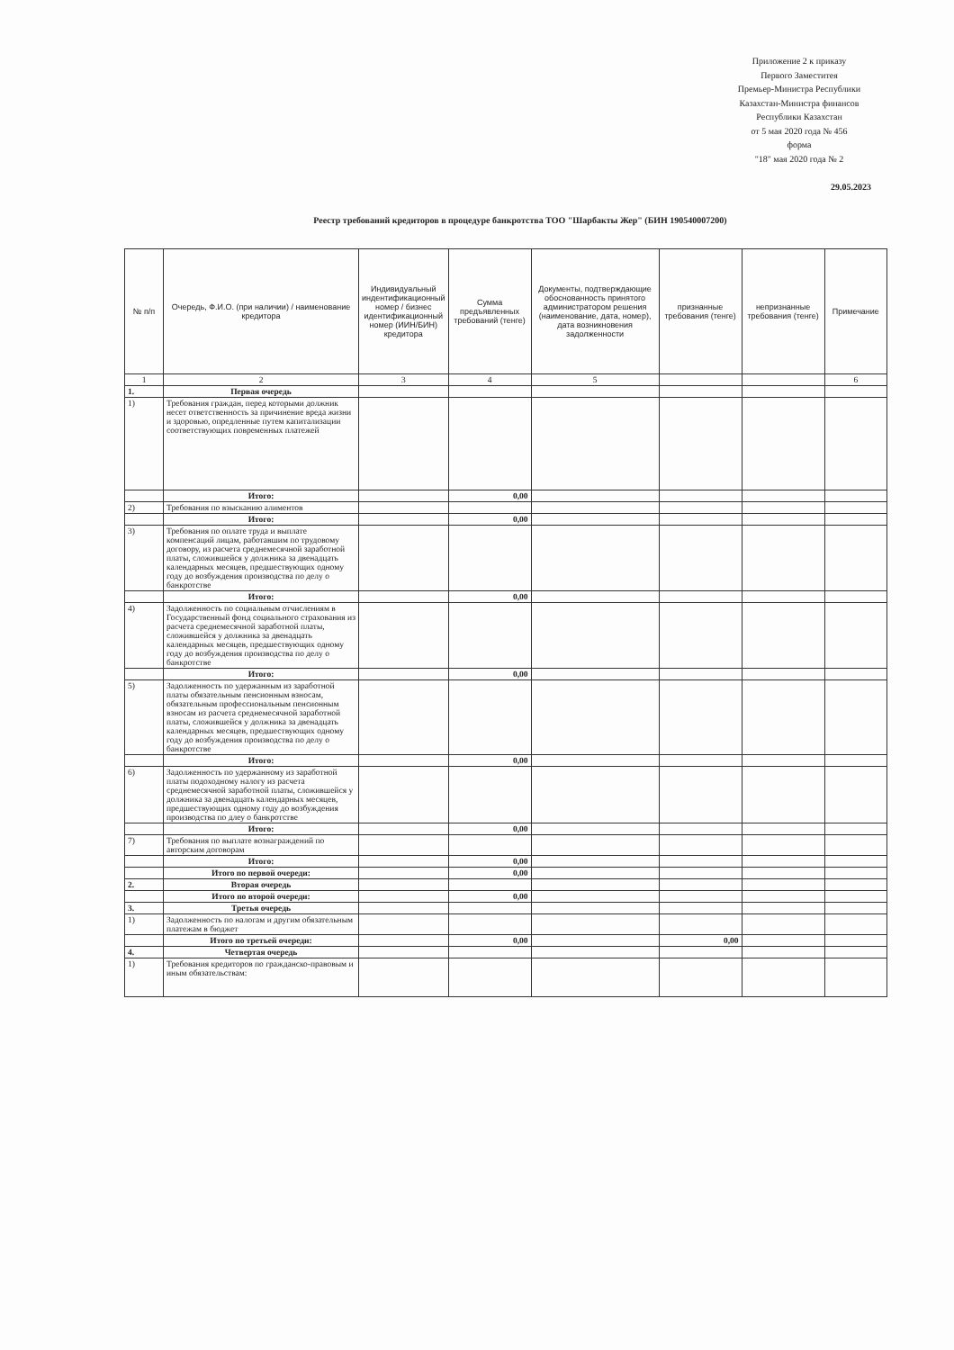Приложение 2 к приказу
Первого Заместитея
Премьер-Министра Республики
Казахстан-Министра финансов
Республики Казахстан
от 5 мая 2020 года № 456
форма
"18" мая 2020 года № 2
29.05.2023
Реестр требований кредиторов в процедуре банкротства ТОО "Шарбакты Жер" (БИН 190540007200)
| № п/п | Очередь, Ф.И.О. (при наличии) / наименование кредитора | Индивидуальный индентификационный номер / бизнес идентификационный номер (ИИН/БИН) кредитора | Сумма предъявленных требований (тенге) | Документы, подтверждающие обоснованность принятого администратором решения (наименование, дата, номер), дата возникновения задолженности | признанные требования (тенге) | непризнанные требования (тенге) | Примечание |
| --- | --- | --- | --- | --- | --- | --- | --- |
| 1 | 2 | 3 | 4 | 5 | | | 6 |
| 1. | Первая очередь | | | | | | |
| 1) | Требования граждан, перед которыми должник несет ответственность за причинение вреда жизни и здоровью, опредленные путем капитализации соответствующих повременных платежей | | | | | | |
| | Итого: | | 0,00 | | | | |
| 2) | Требования по взысканию алиментов | | | | | | |
| | Итого: | | 0,00 | | | | |
| 3) | Требования по оплате труда и выплате компенсаций лицам, работавшим по трудовому договору, из расчета среднемесячной заработной платы, сложившейся у должника за двенадцать календарных месяцев, предшествующих одному году до возбуждения производства по делу о банкротстве | | | | | | |
| | Итого: | | 0,00 | | | | |
| 4) | Задолженность по социальным отчислениям в Государственный фонд социального страхования из расчета среднемесячной заработной платы, сложившейся у должника за двенадцать календарных месяцев, предшествующих одному году до возбуждения производства по делу о банкротстве | | | | | | |
| | Итого: | | 0,00 | | | | |
| 5) | Задолженность по удержанным из заработной платы обязательным пенсионным взносам, обязательным профессиональным пенсионным взносам из расчета среднемесячной заработной платы, сложившейся у должника за двенадцать календарных месяцев, предшествующих одному году до возбуждения производства по делу о банкротстве | | | | | | |
| | Итого: | | 0,00 | | | | |
| 6) | Задолженность по удержанному из заработной платы подоходному налогу из расчета среднемесячной заработной платы, сложившейся у должника за двенадцать календарных месяцев, предшествующих одному году до возбуждения производства по длеу о банкротстве | | | | | | |
| | Итого: | | 0,00 | | | | |
| 7) | Требования по выплате вознаграждений по авторским договорам | | | | | | |
| | Итого: | | 0,00 | | | | |
| | Итого по первой очереди: | | 0,00 | | | | |
| 2. | Вторая очередь | | | | | | |
| | Итого по второй очереди: | | 0,00 | | | | |
| 3. | Третья очередь | | | | | | |
| 1) | Задолженность по налогам и другим обязательным платежам в бюджет | | | | | | |
| | Итого по третьей очереди: | | 0,00 | | 0,00 | | |
| 4. | Четвертая очередь | | | | | | |
| 1) | Требования кредиторов по гражданско-правовым и иным обязательствам: | | | | | | |